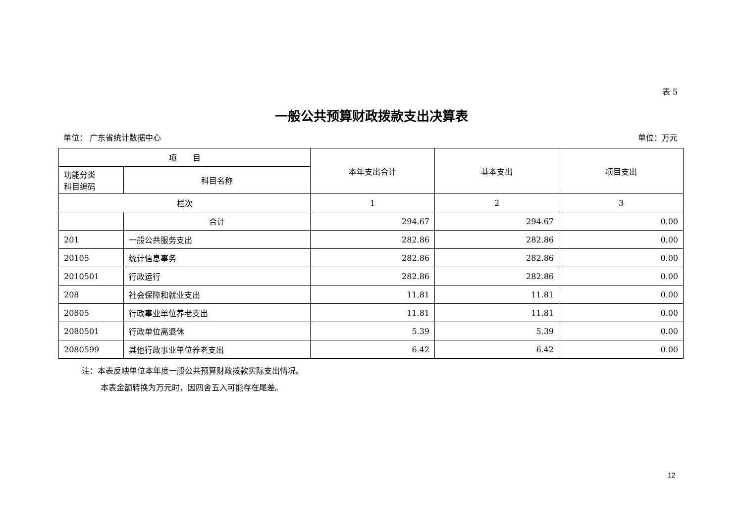表 5
一般公共预算财政拨款支出决算表
单位： 广东省统计数据中心 单位：万元
| 项 目 | | 本年支出合计 | 基本支出 | 项目支出 |
| --- | --- | --- | --- | --- |
| 功能分类 科目编码 | 科目名称 | | | |
| 栏次 | | 1 | 2 | 3 |
| | 合计 | 294.67 | 294.67 | 0.00 |
| 201 | 一般公共服务支出 | 282.86 | 282.86 | 0.00 |
| 20105 | 统计信息事务 | 282.86 | 282.86 | 0.00 |
| 2010501 | 行政运行 | 282.86 | 282.86 | 0.00 |
| 208 | 社会保障和就业支出 | 11.81 | 11.81 | 0.00 |
| 20805 | 行政事业单位养老支出 | 11.81 | 11.81 | 0.00 |
| 2080501 | 行政单位离退休 | 5.39 | 5.39 | 0.00 |
| 2080599 | 其他行政事业单位养老支出 | 6.42 | 6.42 | 0.00 |
注：本表反映单位本年度一般公共预算财政拨款实际支出情况。
本表金额转换为万元时，因四舍五入可能存在尾差。
12